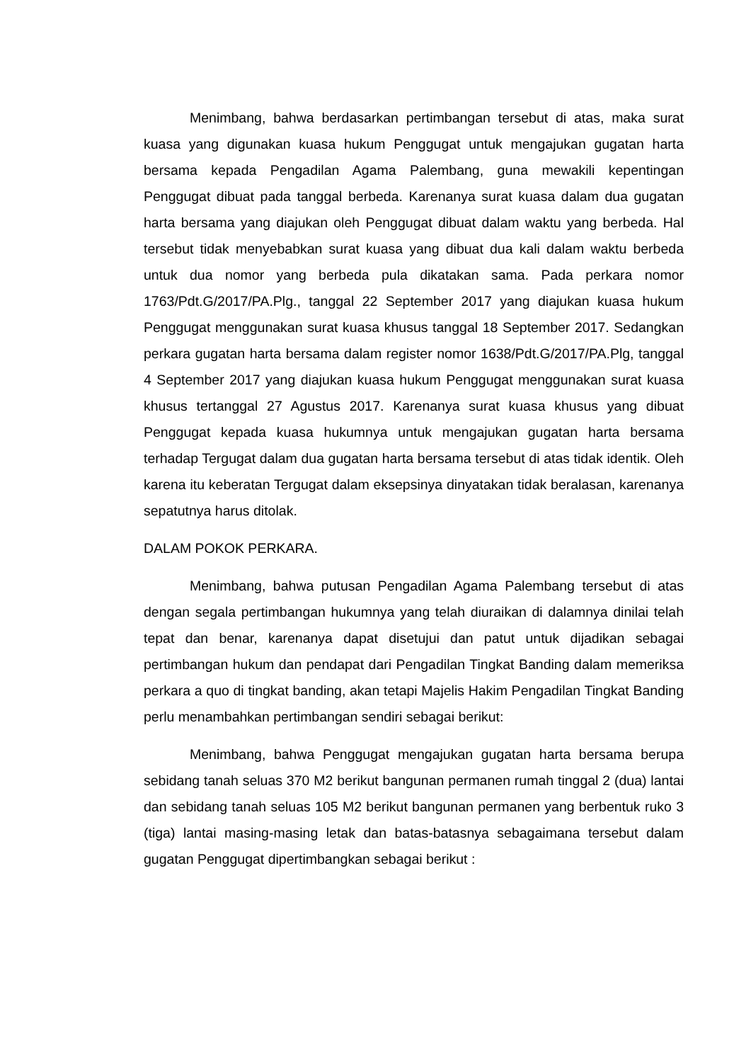Menimbang, bahwa berdasarkan pertimbangan tersebut di atas, maka surat kuasa yang digunakan kuasa hukum Penggugat untuk mengajukan gugatan harta bersama kepada Pengadilan Agama Palembang, guna mewakili kepentingan Penggugat dibuat pada tanggal berbeda. Karenanya surat kuasa dalam dua gugatan harta bersama yang diajukan oleh Penggugat dibuat dalam waktu yang berbeda. Hal tersebut tidak menyebabkan surat kuasa yang dibuat dua kali dalam waktu berbeda untuk dua nomor yang berbeda pula dikatakan sama. Pada perkara nomor 1763/Pdt.G/2017/PA.Plg., tanggal 22 September 2017 yang diajukan kuasa hukum Penggugat menggunakan surat kuasa khusus tanggal 18 September 2017. Sedangkan perkara gugatan harta bersama dalam register nomor 1638/Pdt.G/2017/PA.Plg, tanggal 4 September 2017 yang diajukan kuasa hukum Penggugat menggunakan surat kuasa khusus tertanggal 27 Agustus 2017. Karenanya surat kuasa khusus yang dibuat Penggugat kepada kuasa hukumnya untuk mengajukan gugatan harta bersama terhadap Tergugat dalam dua gugatan harta bersama tersebut di atas tidak identik. Oleh karena itu keberatan Tergugat dalam eksepsinya dinyatakan tidak beralasan, karenanya sepatutnya harus ditolak.
DALAM POKOK PERKARA.
Menimbang, bahwa putusan Pengadilan Agama Palembang tersebut di atas dengan segala pertimbangan hukumnya yang telah diuraikan di dalamnya dinilai telah tepat dan benar, karenanya dapat disetujui dan patut untuk dijadikan sebagai pertimbangan hukum dan pendapat dari Pengadilan Tingkat Banding dalam memeriksa perkara a quo di tingkat banding, akan tetapi Majelis Hakim Pengadilan Tingkat Banding perlu menambahkan pertimbangan sendiri sebagai berikut:
Menimbang, bahwa Penggugat mengajukan gugatan harta bersama berupa sebidang tanah seluas 370 M2 berikut bangunan permanen rumah tinggal 2 (dua) lantai dan sebidang tanah seluas 105 M2 berikut bangunan permanen yang berbentuk ruko 3 (tiga) lantai masing-masing letak dan batas-batasnya sebagaimana tersebut dalam gugatan Penggugat dipertimbangkan sebagai berikut :